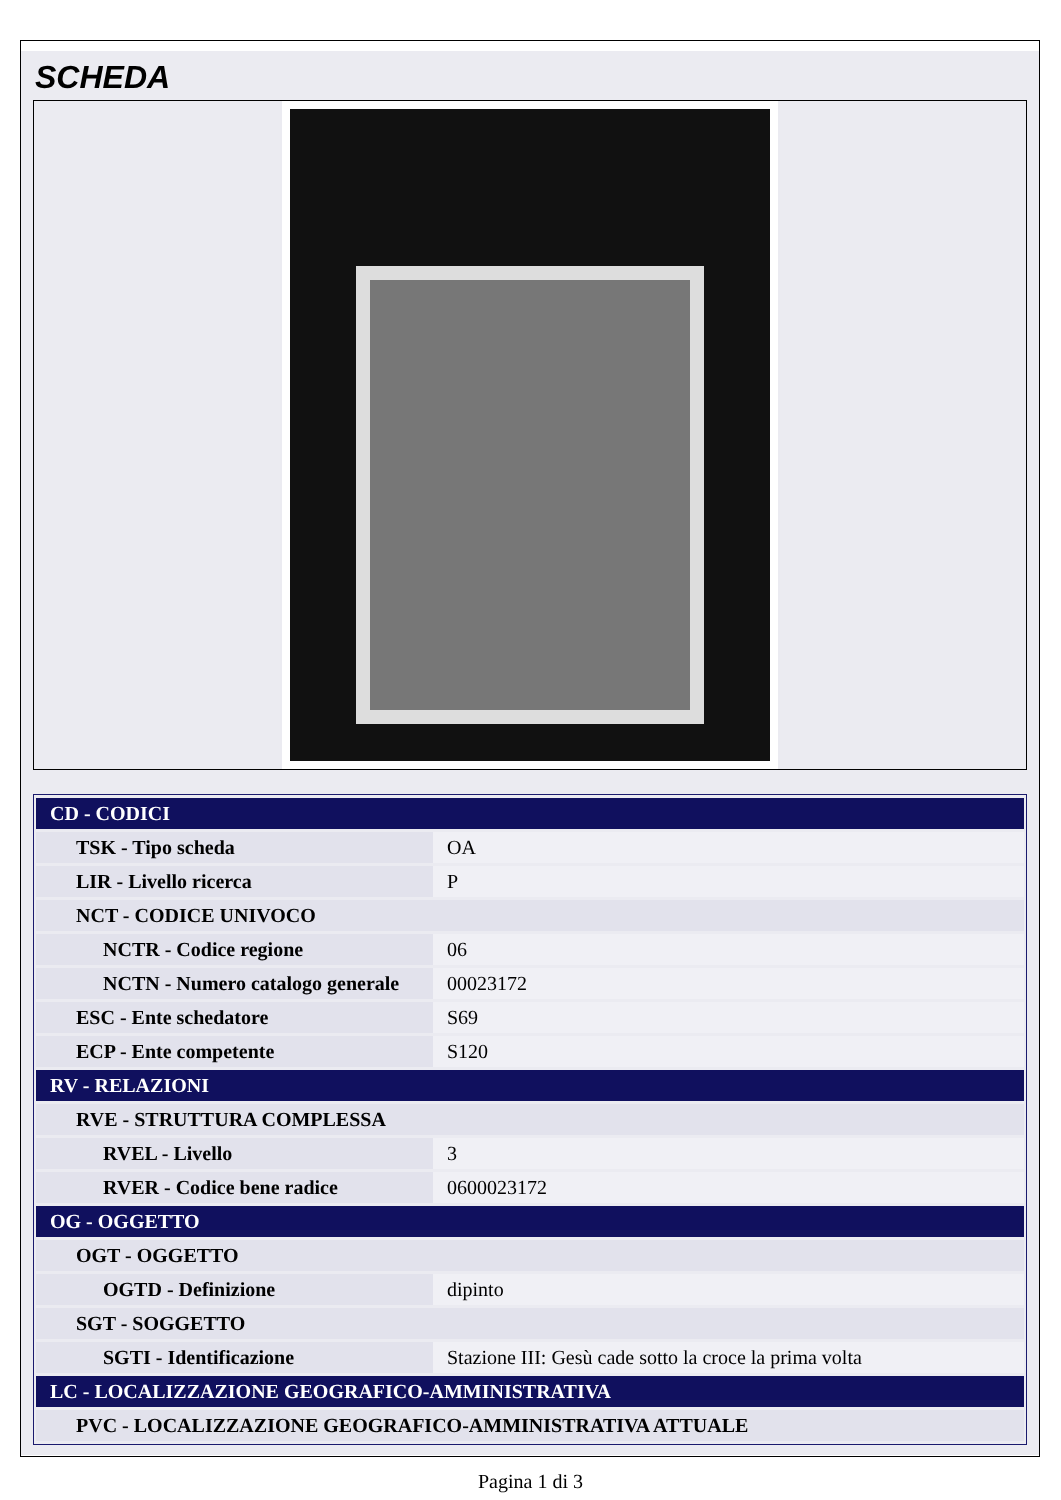SCHEDA
| CD - CODICI | |
| TSK - Tipo scheda | OA |
| LIR - Livello ricerca | P |
| NCT - CODICE UNIVOCO | |
| NCTR - Codice regione | 06 |
| NCTN - Numero catalogo generale | 00023172 |
| ESC - Ente schedatore | S69 |
| ECP - Ente competente | S120 |
| RV - RELAZIONI | |
| RVE - STRUTTURA COMPLESSA | |
| RVEL - Livello | 3 |
| RVER - Codice bene radice | 0600023172 |
| OG - OGGETTO | |
| OGT - OGGETTO | |
| OGTD - Definizione | dipinto |
| SGT - SOGGETTO | |
| SGTI - Identificazione | Stazione III: Gesù cade sotto la croce la prima volta |
| LC - LOCALIZZAZIONE GEOGRAFICO-AMMINISTRATIVA | |
| PVC - LOCALIZZAZIONE GEOGRAFICO-AMMINISTRATIVA ATTUALE | |
Pagina 1 di 3